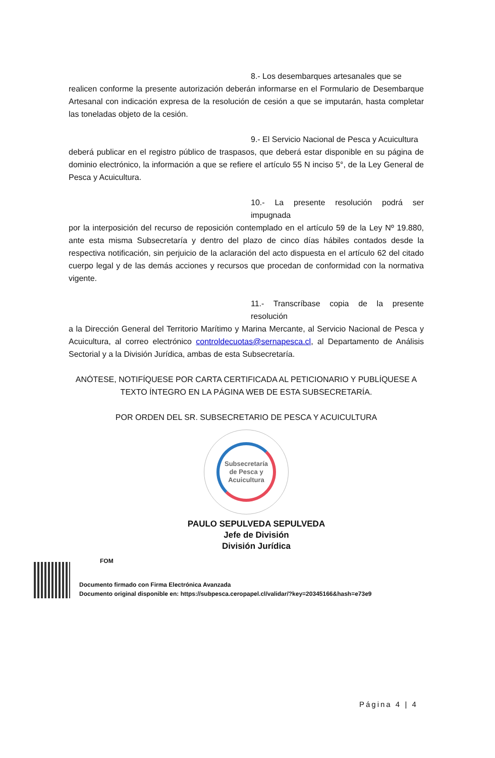8.- Los desembarques artesanales que se
realicen conforme la presente autorización deberán informarse en el Formulario de Desembarque Artesanal con indicación expresa de la resolución de cesión a que se imputarán, hasta completar las toneladas objeto de la cesión.
9.- El Servicio Nacional de Pesca y Acuicultura
deberá publicar en el registro público de traspasos, que deberá estar disponible en su página de dominio electrónico, la información a que se refiere el artículo 55 N inciso 5°, de la Ley General de Pesca y Acuicultura.
10.- La presente resolución podrá ser impugnada
por la interposición del recurso de reposición contemplado en el artículo 59 de la Ley Nº 19.880, ante esta misma Subsecretaría y dentro del plazo de cinco días hábiles contados desde la respectiva notificación, sin perjuicio de la aclaración del acto dispuesta en el artículo 62 del citado cuerpo legal y de las demás acciones y recursos que procedan de conformidad con la normativa vigente.
11.- Transcríbase copia de la presente resolución
a la Dirección General del Territorio Marítimo y Marina Mercante, al Servicio Nacional de Pesca y Acuicultura, al correo electrónico controldecuotas@sernapesca.cl, al Departamento de Análisis Sectorial y a la División Jurídica, ambas de esta Subsecretaría.
ANÓTESE, NOTIFÍQUESE POR CARTA CERTIFICADA AL PETICIONARIO Y PUBLÍQUESE A TEXTO ÍNTEGRO EN LA PÁGINA WEB DE ESTA SUBSECRETARÍA.
POR ORDEN DEL SR. SUBSECRETARIO DE PESCA Y ACUICULTURA
Subsecretaría
de Pesca y
Acuicultura
PAULO SEPULVEDA SEPULVEDA
Jefe de División
División Jurídica
FOM
Documento firmado con Firma Electrónica Avanzada
Documento original disponible en: https://subpesca.ceropapel.cl/validar/?key=20345166&hash=e73e9
Página 4 | 4